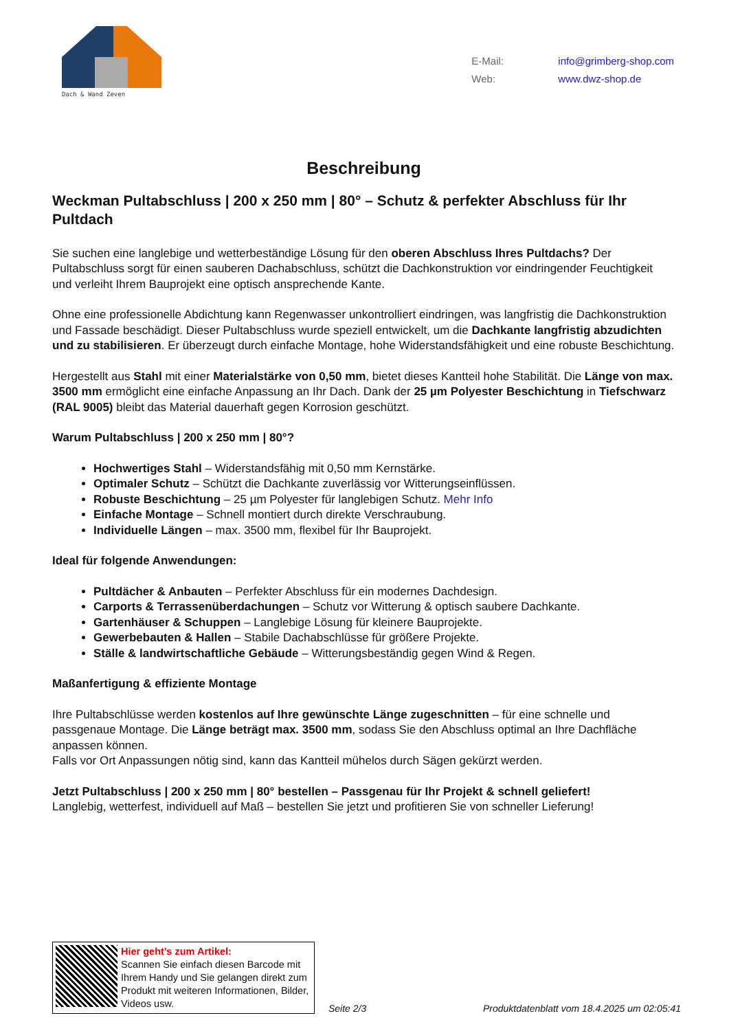Dach & Wand Zeven
E-Mail: info@grimberg-shop.com
Web: www.dwz-shop.de
Beschreibung
Weckman Pultabschluss | 200 x 250 mm | 80° – Schutz & perfekter Abschluss für Ihr Pultdach
Sie suchen eine langlebige und wetterbeständige Lösung für den oberen Abschluss Ihres Pultdachs? Der Pultabschluss sorgt für einen sauberen Dachabschluss, schützt die Dachkonstruktion vor eindringender Feuchtigkeit und verleiht Ihrem Bauprojekt eine optisch ansprechende Kante.
Ohne eine professionelle Abdichtung kann Regenwasser unkontrolliert eindringen, was langfristig die Dachkonstruktion und Fassade beschädigt. Dieser Pultabschluss wurde speziell entwickelt, um die Dachkante langfristig abzudichten und zu stabilisieren. Er überzeugt durch einfache Montage, hohe Widerstandsfähigkeit und eine robuste Beschichtung.
Hergestellt aus Stahl mit einer Materialstärke von 0,50 mm, bietet dieses Kantteil hohe Stabilität. Die Länge von max. 3500 mm ermöglicht eine einfache Anpassung an Ihr Dach. Dank der 25 µm Polyester Beschichtung in Tiefschwarz (RAL 9005) bleibt das Material dauerhaft gegen Korrosion geschützt.
Warum Pultabschluss | 200 x 250 mm | 80°?
Hochwertiges Stahl – Widerstandsfähig mit 0,50 mm Kernstärke.
Optimaler Schutz – Schützt die Dachkante zuverlässig vor Witterungseinflüssen.
Robuste Beschichtung – 25 µm Polyester für langlebigen Schutz. Mehr Info
Einfache Montage – Schnell montiert durch direkte Verschraubung.
Individuelle Längen – max. 3500 mm, flexibel für Ihr Bauprojekt.
Ideal für folgende Anwendungen:
Pultdächer & Anbauten – Perfekter Abschluss für ein modernes Dachdesign.
Carports & Terrassenüberdachungen – Schutz vor Witterung & optisch saubere Dachkante.
Gartenhäuser & Schuppen – Langlebige Lösung für kleinere Bauprojekte.
Gewerbebauten & Hallen – Stabile Dachabschlüsse für größere Projekte.
Ställe & landwirtschaftliche Gebäude – Witterungsbeständig gegen Wind & Regen.
Maßanfertigung & effiziente Montage
Ihre Pultabschlüsse werden kostenlos auf Ihre gewünschte Länge zugeschnitten – für eine schnelle und passgenaue Montage. Die Länge beträgt max. 3500 mm, sodass Sie den Abschluss optimal an Ihre Dachfläche anpassen können.
Falls vor Ort Anpassungen nötig sind, kann das Kantteil mühelos durch Sägen gekürzt werden.
Jetzt Pultabschluss | 200 x 250 mm | 80° bestellen – Passgenau für Ihr Projekt & schnell geliefert!
Langlebig, wetterfest, individuell auf Maß – bestellen Sie jetzt und profitieren Sie von schneller Lieferung!
Hier geht’s zum Artikel:
Scannen Sie einfach diesen Barcode mit Ihrem Handy und Sie gelangen direkt zum Produkt mit weiteren Informationen, Bilder, Videos usw.
Seite 2/3
Produktdatenblatt vom 18.4.2025 um 02:05:41